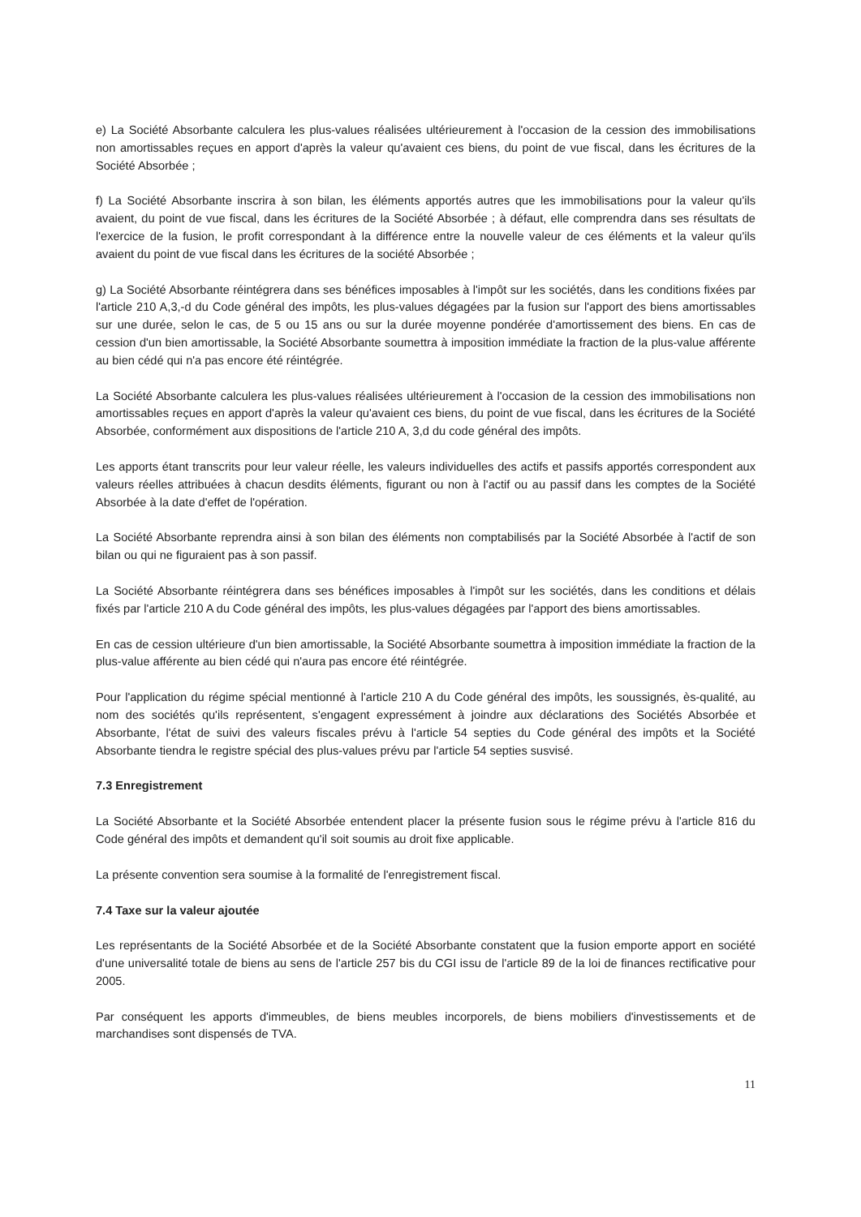e) La Société Absorbante calculera les plus-values réalisées ultérieurement à l'occasion de la cession des immobilisations non amortissables reçues en apport d'après la valeur qu'avaient ces biens, du point de vue fiscal, dans les écritures de la Société Absorbée ;
f) La Société Absorbante inscrira à son bilan, les éléments apportés autres que les immobilisations pour la valeur qu'ils avaient, du point de vue fiscal, dans les écritures de la Société Absorbée ; à défaut, elle comprendra dans ses résultats de l'exercice de la fusion, le profit correspondant à la différence entre la nouvelle valeur de ces éléments et la valeur qu'ils avaient du point de vue fiscal dans les écritures de la société Absorbée ;
g) La Société Absorbante réintégrera dans ses bénéfices imposables à l'impôt sur les sociétés, dans les conditions fixées par l'article 210 A,3,-d du Code général des impôts, les plus-values dégagées par la fusion sur l'apport des biens amortissables sur une durée, selon le cas, de 5 ou 15 ans ou sur la durée moyenne pondérée d'amortissement des biens. En cas de cession d'un bien amortissable, la Société Absorbante soumettra à imposition immédiate la fraction de la plus-value afférente au bien cédé qui n'a pas encore été réintégrée.
La Société Absorbante calculera les plus-values réalisées ultérieurement à l'occasion de la cession des immobilisations non amortissables reçues en apport d'après la valeur qu'avaient ces biens, du point de vue fiscal, dans les écritures de la Société Absorbée, conformément aux dispositions de l'article 210 A, 3,d du code général des impôts.
Les apports étant transcrits pour leur valeur réelle, les valeurs individuelles des actifs et passifs apportés correspondent aux valeurs réelles attribuées à chacun desdits éléments, figurant ou non à l'actif ou au passif dans les comptes de la Société Absorbée à la date d'effet de l'opération.
La Société Absorbante reprendra ainsi à son bilan des éléments non comptabilisés par la Société Absorbée à l'actif de son bilan ou qui ne figuraient pas à son passif.
La Société Absorbante réintégrera dans ses bénéfices imposables à l'impôt sur les sociétés, dans les conditions et délais fixés par l'article 210 A du Code général des impôts, les plus-values dégagées par l'apport des biens amortissables.
En cas de cession ultérieure d'un bien amortissable, la Société Absorbante soumettra à imposition immédiate la fraction de la plus-value afférente au bien cédé qui n'aura pas encore été réintégrée.
Pour l'application du régime spécial mentionné à l'article 210 A du Code général des impôts, les soussignés, ès-qualité, au nom des sociétés qu'ils représentent, s'engagent expressément à joindre aux déclarations des Sociétés Absorbée et Absorbante, l'état de suivi des valeurs fiscales prévu à l'article 54 septies du Code général des impôts et la Société Absorbante tiendra le registre spécial des plus-values prévu par l'article 54 septies susvisé.
7.3 Enregistrement
La Société Absorbante et la Société Absorbée entendent placer la présente fusion sous le régime prévu à l'article 816 du Code général des impôts et demandent qu'il soit soumis au droit fixe applicable.
La présente convention sera soumise à la formalité de l'enregistrement fiscal.
7.4 Taxe sur la valeur ajoutée
Les représentants de la Société Absorbée et de la Société Absorbante constatent que la fusion emporte apport en société d'une universalité totale de biens au sens de l'article 257 bis du CGI issu de l'article 89 de la loi de finances rectificative pour 2005.
Par conséquent les apports d'immeubles, de biens meubles incorporels, de biens mobiliers d'investissements et de marchandises sont dispensés de TVA.
11